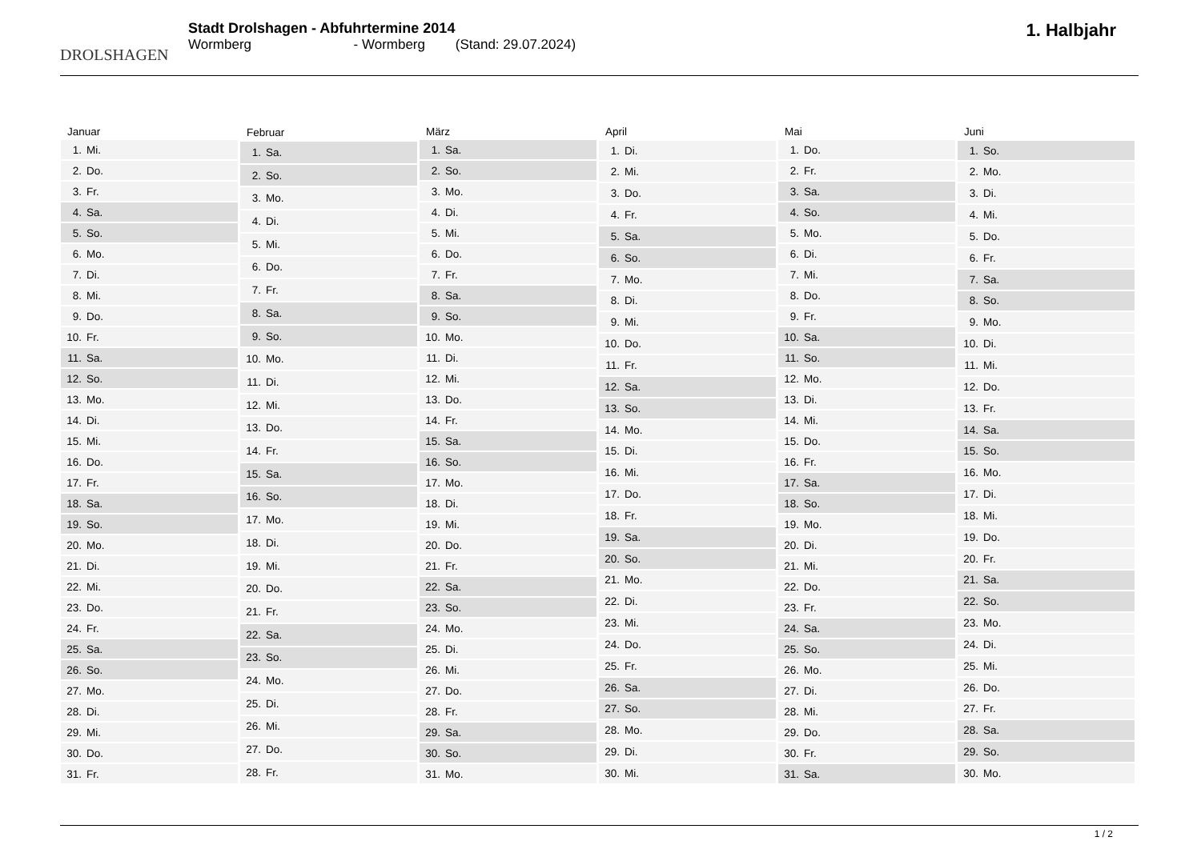DROLSHAGEN
Stadt Drolshagen - Abfuhrtermine 2014
Wormberg - Wormberg (Stand: 29.07.2024)
1. Halbjahr
| Januar |
| --- |
| 1. Mi. |
| 2. Do. |
| 3. Fr. |
| 4. Sa. |
| 5. So. |
| 6. Mo. |
| 7. Di. |
| 8. Mi. |
| 9. Do. |
| 10. Fr. |
| 11. Sa. |
| 12. So. |
| 13. Mo. |
| 14. Di. |
| 15. Mi. |
| 16. Do. |
| 17. Fr. |
| 18. Sa. |
| 19. So. |
| 20. Mo. |
| 21. Di. |
| 22. Mi. |
| 23. Do. |
| 24. Fr. |
| 25. Sa. |
| 26. So. |
| 27. Mo. |
| 28. Di. |
| 29. Mi. |
| 30. Do. |
| 31. Fr. |
| Februar |
| --- |
| 1. Sa. |
| 2. So. |
| 3. Mo. |
| 4. Di. |
| 5. Mi. |
| 6. Do. |
| 7. Fr. |
| 8. Sa. |
| 9. So. |
| 10. Mo. |
| 11. Di. |
| 12. Mi. |
| 13. Do. |
| 14. Fr. |
| 15. Sa. |
| 16. So. |
| 17. Mo. |
| 18. Di. |
| 19. Mi. |
| 20. Do. |
| 21. Fr. |
| 22. Sa. |
| 23. So. |
| 24. Mo. |
| 25. Di. |
| 26. Mi. |
| 27. Do. |
| 28. Fr. |
| März |
| --- |
| 1. Sa. |
| 2. So. |
| 3. Mo. |
| 4. Di. |
| 5. Mi. |
| 6. Do. |
| 7. Fr. |
| 8. Sa. |
| 9. So. |
| 10. Mo. |
| 11. Di. |
| 12. Mi. |
| 13. Do. |
| 14. Fr. |
| 15. Sa. |
| 16. So. |
| 17. Mo. |
| 18. Di. |
| 19. Mi. |
| 20. Do. |
| 21. Fr. |
| 22. Sa. |
| 23. So. |
| 24. Mo. |
| 25. Di. |
| 26. Mi. |
| 27. Do. |
| 28. Fr. |
| 29. Sa. |
| 30. So. |
| 31. Mo. |
| April |
| --- |
| 1. Di. |
| 2. Mi. |
| 3. Do. |
| 4. Fr. |
| 5. Sa. |
| 6. So. |
| 7. Mo. |
| 8. Di. |
| 9. Mi. |
| 10. Do. |
| 11. Fr. |
| 12. Sa. |
| 13. So. |
| 14. Mo. |
| 15. Di. |
| 16. Mi. |
| 17. Do. |
| 18. Fr. |
| 19. Sa. |
| 20. So. |
| 21. Mo. |
| 22. Di. |
| 23. Mi. |
| 24. Do. |
| 25. Fr. |
| 26. Sa. |
| 27. So. |
| 28. Mo. |
| 29. Di. |
| 30. Mi. |
| Mai |
| --- |
| 1. Do. |
| 2. Fr. |
| 3. Sa. |
| 4. So. |
| 5. Mo. |
| 6. Di. |
| 7. Mi. |
| 8. Do. |
| 9. Fr. |
| 10. Sa. |
| 11. So. |
| 12. Mo. |
| 13. Di. |
| 14. Mi. |
| 15. Do. |
| 16. Fr. |
| 17. Sa. |
| 18. So. |
| 19. Mo. |
| 20. Di. |
| 21. Mi. |
| 22. Do. |
| 23. Fr. |
| 24. Sa. |
| 25. So. |
| 26. Mo. |
| 27. Di. |
| 28. Mi. |
| 29. Do. |
| 30. Fr. |
| 31. Sa. |
| Juni |
| --- |
| 1. So. |
| 2. Mo. |
| 3. Di. |
| 4. Mi. |
| 5. Do. |
| 6. Fr. |
| 7. Sa. |
| 8. So. |
| 9. Mo. |
| 10. Di. |
| 11. Mi. |
| 12. Do. |
| 13. Fr. |
| 14. Sa. |
| 15. So. |
| 16. Mo. |
| 17. Di. |
| 18. Mi. |
| 19. Do. |
| 20. Fr. |
| 21. Sa. |
| 22. So. |
| 23. Mo. |
| 24. Di. |
| 25. Mi. |
| 26. Do. |
| 27. Fr. |
| 28. Sa. |
| 29. So. |
| 30. Mo. |
1 / 2